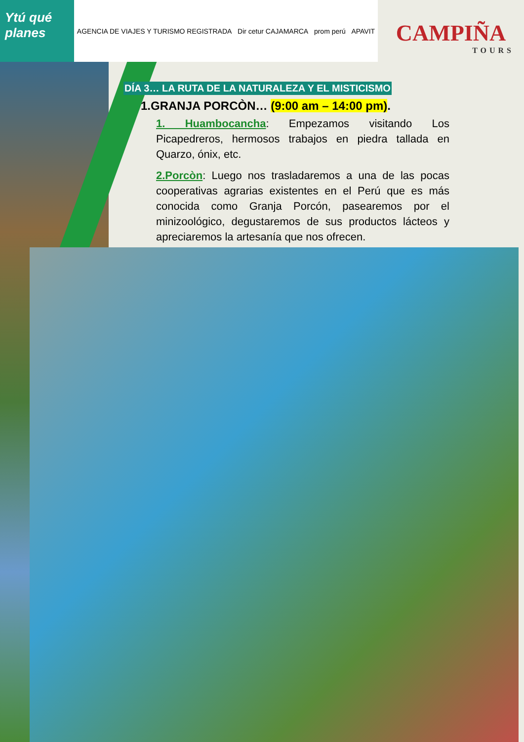Ytú qué planes
AGENCIA DE VIAJES Y TURISMO REGISTRADA Dir cetur CAJAMARCA prom perú APAVIT
CAMPIÑA
TOURS
DÍA 3… LA RUTA DE LA NATURALEZA Y EL MISTICISMO
1.GRANJA PORCÒN… (9:00 am – 14:00 pm).
1. Huambocancha: Empezamos visitando Los Picapedreros, hermosos trabajos en piedra tallada en Quarzo, ónix, etc.
2.Porcòn: Luego nos trasladaremos a una de las pocas cooperativas agrarias existentes en el Perú que es más conocida como Granja Porcón, pasearemos por el minizoológico, degustaremos de sus productos lácteos y apreciaremos la artesanía que nos ofrecen.